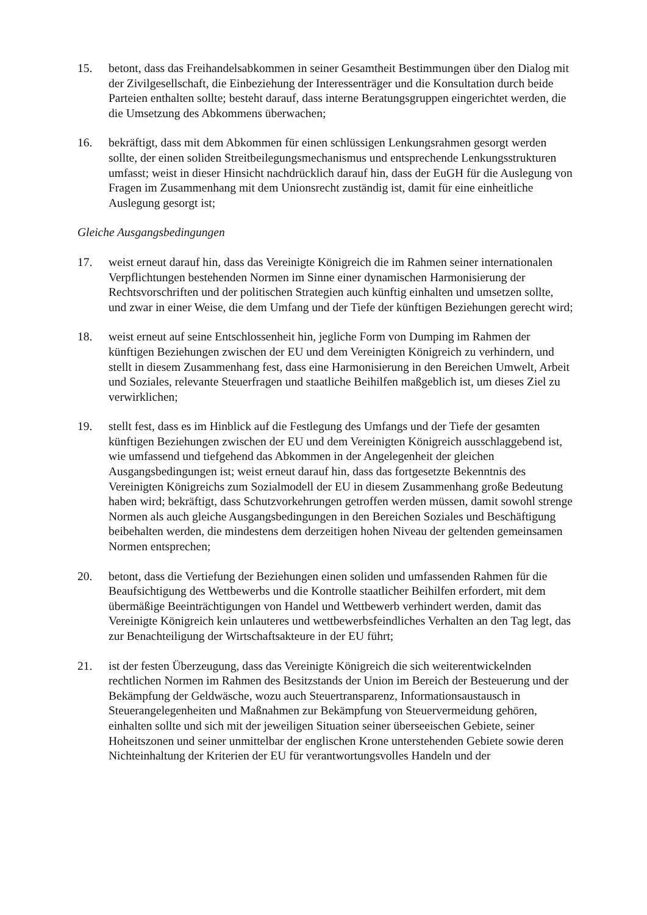15. betont, dass das Freihandelsabkommen in seiner Gesamtheit Bestimmungen über den Dialog mit der Zivilgesellschaft, die Einbeziehung der Interessenträger und die Konsultation durch beide Parteien enthalten sollte; besteht darauf, dass interne Beratungsgruppen eingerichtet werden, die die Umsetzung des Abkommens überwachen;
16. bekräftigt, dass mit dem Abkommen für einen schlüssigen Lenkungsrahmen gesorgt werden sollte, der einen soliden Streitbeilegungsmechanismus und entsprechende Lenkungsstrukturen umfasst; weist in dieser Hinsicht nachdrücklich darauf hin, dass der EuGH für die Auslegung von Fragen im Zusammenhang mit dem Unionsrecht zuständig ist, damit für eine einheitliche Auslegung gesorgt ist;
Gleiche Ausgangsbedingungen
17. weist erneut darauf hin, dass das Vereinigte Königreich die im Rahmen seiner internationalen Verpflichtungen bestehenden Normen im Sinne einer dynamischen Harmonisierung der Rechtsvorschriften und der politischen Strategien auch künftig einhalten und umsetzen sollte, und zwar in einer Weise, die dem Umfang und der Tiefe der künftigen Beziehungen gerecht wird;
18. weist erneut auf seine Entschlossenheit hin, jegliche Form von Dumping im Rahmen der künftigen Beziehungen zwischen der EU und dem Vereinigten Königreich zu verhindern, und stellt in diesem Zusammenhang fest, dass eine Harmonisierung in den Bereichen Umwelt, Arbeit und Soziales, relevante Steuerfragen und staatliche Beihilfen maßgeblich ist, um dieses Ziel zu verwirklichen;
19. stellt fest, dass es im Hinblick auf die Festlegung des Umfangs und der Tiefe der gesamten künftigen Beziehungen zwischen der EU und dem Vereinigten Königreich ausschlaggebend ist, wie umfassend und tiefgehend das Abkommen in der Angelegenheit der gleichen Ausgangsbedingungen ist; weist erneut darauf hin, dass das fortgesetzte Bekenntnis des Vereinigten Königreichs zum Sozialmodell der EU in diesem Zusammenhang große Bedeutung haben wird; bekräftigt, dass Schutzvorkehrungen getroffen werden müssen, damit sowohl strenge Normen als auch gleiche Ausgangsbedingungen in den Bereichen Soziales und Beschäftigung beibehalten werden, die mindestens dem derzeitigen hohen Niveau der geltenden gemeinsamen Normen entsprechen;
20. betont, dass die Vertiefung der Beziehungen einen soliden und umfassenden Rahmen für die Beaufsichtigung des Wettbewerbs und die Kontrolle staatlicher Beihilfen erfordert, mit dem übermäßige Beeinträchtigungen von Handel und Wettbewerb verhindert werden, damit das Vereinigte Königreich kein unlauteres und wettbewerbsfeindliches Verhalten an den Tag legt, das zur Benachteiligung der Wirtschaftsakteure in der EU führt;
21. ist der festen Überzeugung, dass das Vereinigte Königreich die sich weiterentwickelnden rechtlichen Normen im Rahmen des Besitzstands der Union im Bereich der Besteuerung und der Bekämpfung der Geldwäsche, wozu auch Steuertransparenz, Informationsaustausch in Steuerangelegenheiten und Maßnahmen zur Bekämpfung von Steuervermeidung gehören, einhalten sollte und sich mit der jeweiligen Situation seiner überseeischen Gebiete, seiner Hoheitszonen und seiner unmittelbar der englischen Krone unterstehenden Gebiete sowie deren Nichteinhaltung der Kriterien der EU für verantwortungsvolles Handeln und der